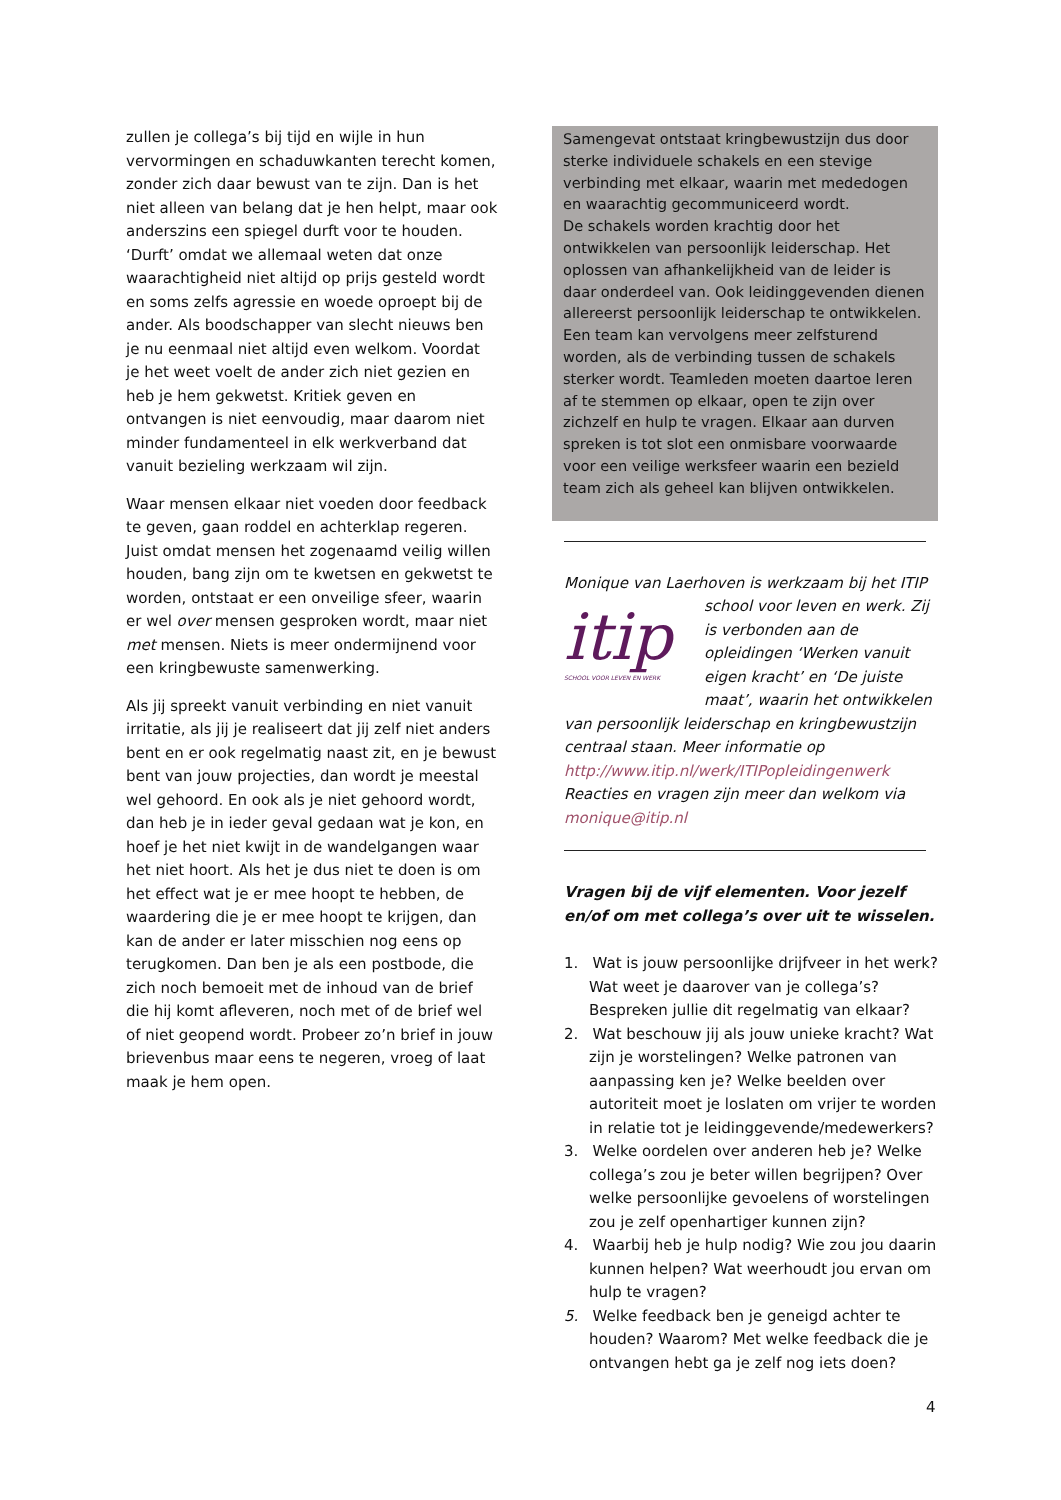zullen je collega’s bij tijd en wijle in hun vervormingen en schaduwkanten terecht komen, zonder zich daar bewust van te zijn. Dan is het niet alleen van belang dat je hen helpt, maar ook anderszins een spiegel durft voor te houden. ‘Durft’ omdat we allemaal weten dat onze waarachtigheid niet altijd op prijs gesteld wordt en soms zelfs agressie en woede oproept bij de ander. Als boodschapper van slecht nieuws ben je nu eenmaal niet altijd even welkom. Voordat je het weet voelt de ander zich niet gezien en heb je hem gekwetst. Kritiek geven en ontvangen is niet eenvoudig, maar daarom niet minder fundamenteel in elk werkverband dat vanuit bezieling werkzaam wil zijn.
Waar mensen elkaar niet voeden door feedback te geven, gaan roddel en achterklap regeren. Juist omdat mensen het zogenaamd veilig willen houden, bang zijn om te kwetsen en gekwetst te worden, ontstaat er een onveilige sfeer, waarin er wel over mensen gesproken wordt, maar niet met mensen. Niets is meer ondermijnend voor een kringbewuste samenwerking.
Als jij spreekt vanuit verbinding en niet vanuit irritatie, als jij je realiseert dat jij zelf niet anders bent en er ook regelmatig naast zit, en je bewust bent van jouw projecties, dan wordt je meestal wel gehoord. En ook als je niet gehoord wordt, dan heb je in ieder geval gedaan wat je kon, en hoef je het niet kwijt in de wandelgangen waar het niet hoort. Als het je dus niet te doen is om het effect wat je er mee hoopt te hebben, de waardering die je er mee hoopt te krijgen, dan kan de ander er later misschien nog eens op terugkomen. Dan ben je als een postbode, die zich noch bemoeit met de inhoud van de brief die hij komt afleveren, noch met of de brief wel of niet geopend wordt. Probeer zo’n brief in jouw brievenbus maar eens te negeren, vroeg of laat maak je hem open.
Samengevat ontstaat kringbewustzijn dus door sterke individuele schakels en een stevige verbinding met elkaar, waarin met mededogen en waarachtig gecommuniceerd wordt.
De schakels worden krachtig door het ontwikkelen van persoonlijk leiderschap. Het oplossen van afhankelijkheid van de leider is daar onderdeel van. Ook leidinggevenden dienen allereerst persoonlijk leiderschap te ontwikkelen. Een team kan vervolgens meer zelfsturend worden, als de verbinding tussen de schakels sterker wordt. Teamleden moeten daartoe leren af te stemmen op elkaar, open te zijn over zichzelf en hulp te vragen. Elkaar aan durven spreken is tot slot een onmisbare voorwaarde voor een veilige werksfeer waarin een bezield team zich als geheel kan blijven ontwikkelen.
Monique van Laerhoven is werkzaam bij het ITIP
itip
SCHOOL VOOR LEVEN EN WERK
school voor leven en werk. Zij is verbonden aan de opleidingen ‘Werken vanuit eigen kracht’ en ‘De juiste maat’, waarin het ontwikkelen van persoonlijk leiderschap en kringbewustzijn centraal staan. Meer informatie op http://www.itip.nl/werk/ITIPopleidingenwerk Reacties en vragen zijn meer dan welkom via monique@itip.nl
Vragen bij de vijf elementen. Voor jezelf en/of om met collega’s over uit te wisselen.
1. Wat is jouw persoonlijke drijfveer in het werk? Wat weet je daarover van je collega’s? Bespreken jullie dit regelmatig van elkaar?
2. Wat beschouw jij als jouw unieke kracht? Wat zijn je worstelingen? Welke patronen van aanpassing ken je? Welke beelden over autoriteit moet je loslaten om vrijer te worden in relatie tot je leidinggevende/medewerkers?
3. Welke oordelen over anderen heb je? Welke collega’s zou je beter willen begrijpen? Over welke persoonlijke gevoelens of worstelingen zou je zelf openhartiger kunnen zijn?
4. Waarbij heb je hulp nodig? Wie zou jou daarin kunnen helpen? Wat weerhoudt jou ervan om hulp te vragen?
5. Welke feedback ben je geneigd achter te houden? Waarom? Met welke feedback die je ontvangen hebt ga je zelf nog iets doen?
4